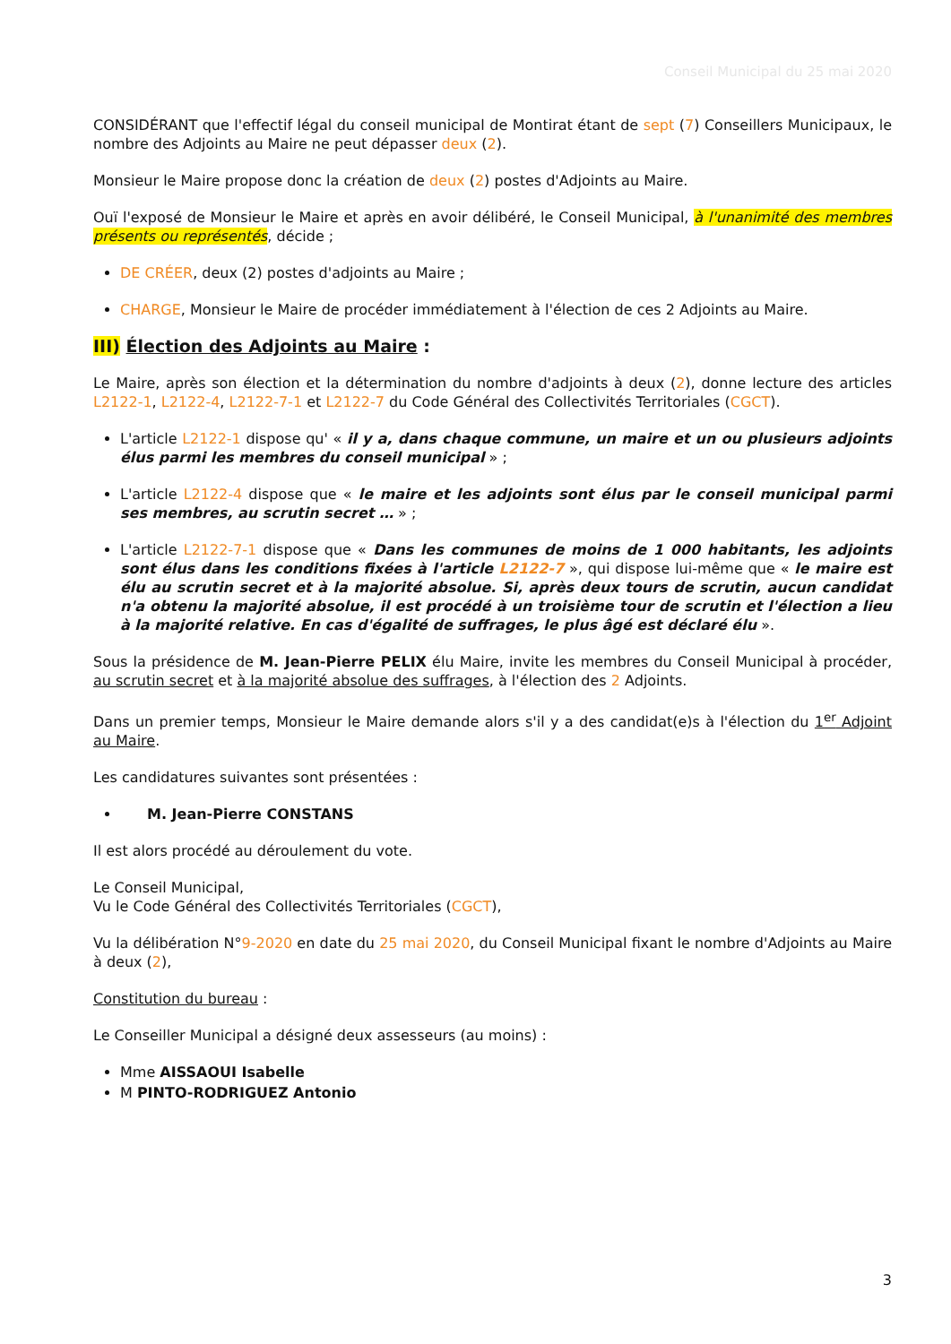Conseil Municipal du 25 mai 2020
CONSIDÉRANT que l'effectif légal du conseil municipal de Montirat étant de sept (7) Conseillers Municipaux, le nombre des Adjoints au Maire ne peut dépasser deux (2).
Monsieur le Maire propose donc la création de deux (2) postes d'Adjoints au Maire.
Ouï l'exposé de Monsieur le Maire et après en avoir délibéré, le Conseil Municipal, à l'unanimité des membres présents ou représentés, décide ;
DE CRÉER, deux (2) postes d'adjoints au Maire ;
CHARGE, Monsieur le Maire de procéder immédiatement à l'élection de ces 2 Adjoints au Maire.
III) Élection des Adjoints au Maire :
Le Maire, après son élection et la détermination du nombre d'adjoints à deux (2), donne lecture des articles L2122-1, L2122-4, L2122-7-1 et L2122-7 du Code Général des Collectivités Territoriales (CGCT).
L'article L2122-1 dispose qu' « il y a, dans chaque commune, un maire et un ou plusieurs adjoints élus parmi les membres du conseil municipal » ;
L'article L2122-4 dispose que « le maire et les adjoints sont élus par le conseil municipal parmi ses membres, au scrutin secret … » ;
L'article L2122-7-1 dispose que « Dans les communes de moins de 1 000 habitants, les adjoints sont élus dans les conditions fixées à l'article L2122-7 », qui dispose lui-même que « le maire est élu au scrutin secret et à la majorité absolue. Si, après deux tours de scrutin, aucun candidat n'a obtenu la majorité absolue, il est procédé à un troisième tour de scrutin et l'élection a lieu à la majorité relative. En cas d'égalité de suffrages, le plus âgé est déclaré élu ».
Sous la présidence de M. Jean-Pierre PELIX élu Maire, invite les membres du Conseil Municipal à procéder, au scrutin secret et à la majorité absolue des suffrages, à l'élection des 2 Adjoints.
Dans un premier temps, Monsieur le Maire demande alors s'il y a des candidat(e)s à l'élection du 1<sup>er</sup> Adjoint au Maire.
Les candidatures suivantes sont présentées :
M. Jean-Pierre CONSTANS
Il est alors procédé au déroulement du vote.
Le Conseil Municipal,
Vu le Code Général des Collectivités Territoriales (CGCT),
Vu la délibération N°9-2020 en date du 25 mai 2020, du Conseil Municipal fixant le nombre d'Adjoints au Maire à deux (2),
Constitution du bureau :
Le Conseiller Municipal a désigné deux assesseurs (au moins) :
Mme AISSAOUI Isabelle
M PINTO-RODRIGUEZ Antonio
3